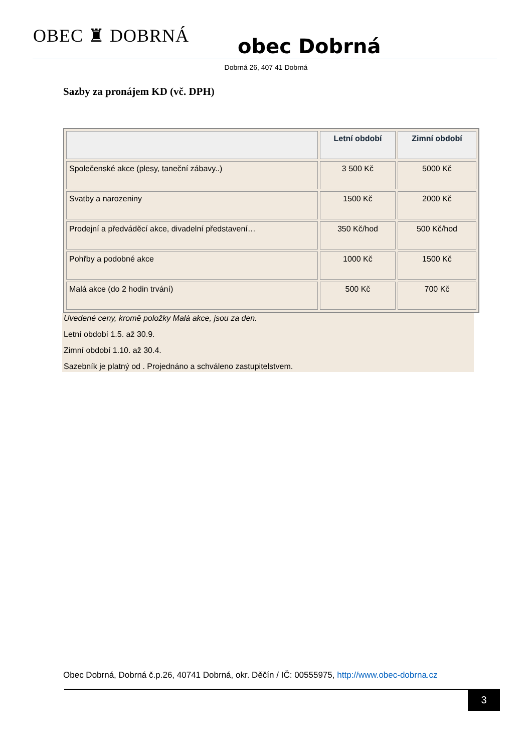OBEC ♜ DOBRNÁ
obec Dobrná
Dobrná 26, 407 41 Dobrná
Sazby za pronájem KD (vč. DPH)
| | Letní období | Zimní období |
| --- | --- | --- |
| Společenské akce (plesy, taneční zábavy..) | 3 500 Kč | 5000 Kč |
| Svatby a narozeniny | 1500 Kč | 2000 Kč |
| Prodejní a předváděcí akce, divadelní představení… | 350 Kč/hod | 500 Kč/hod |
| Pohřby a podobné akce | 1000 Kč | 1500 Kč |
| Malá akce (do 2 hodin trvání) | 500 Kč | 700 Kč |
Uvedené ceny, kromě položky Malá akce, jsou za den.
Letní období 1.5. až 30.9.
Zimní období 1.10. až 30.4.
Sazebník je platný od . Projednáno a schváleno zastupitelstvem.
Obec Dobrná, Dobrná č.p.26, 40741 Dobrná, okr. Děčín / IČ: 00555975, http://www.obec-dobrna.cz
3